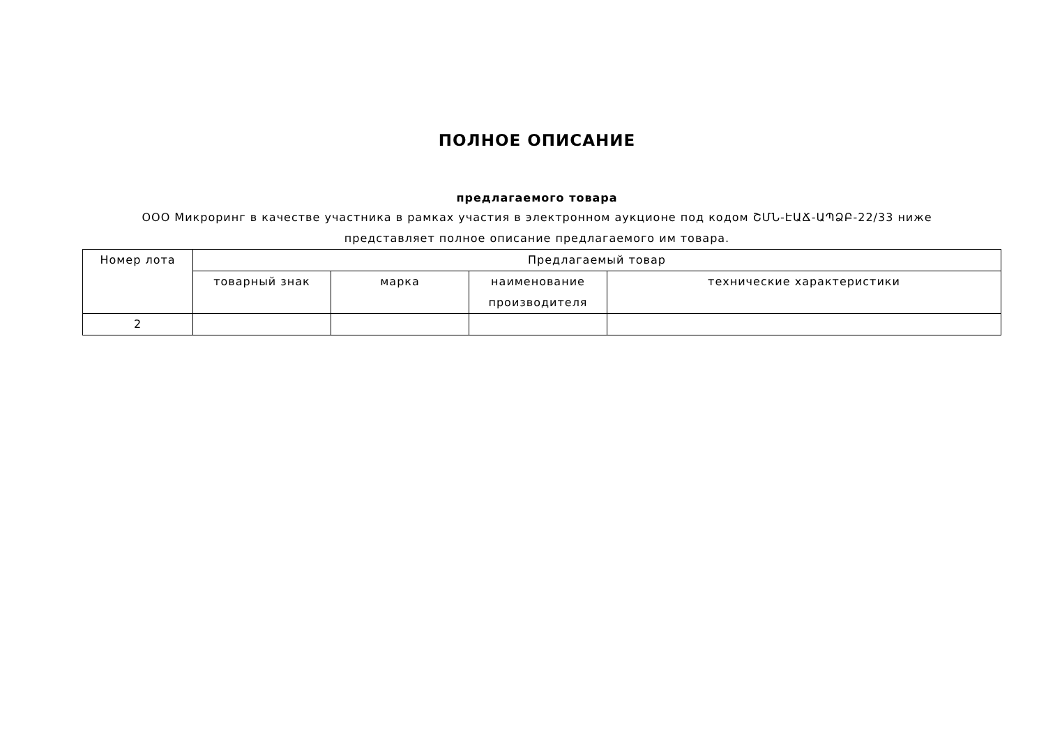ПОЛНОЕ ОПИСАНИЕ
предлагаемого товара
ООО Микроринг в качестве участника в рамках участия в электронном аукционе под кодом ՇՄՆ-ԷԱՃ-ԱՊՁԲ-22/33 ниже представляет полное описание предлагаемого им товара.
| Номер лота | Предлагаемый товар | | | |
| --- | --- | --- | --- | --- |
| | товарный знак | марка | наименование производителя | технические характеристики |
| 2 | | | | |